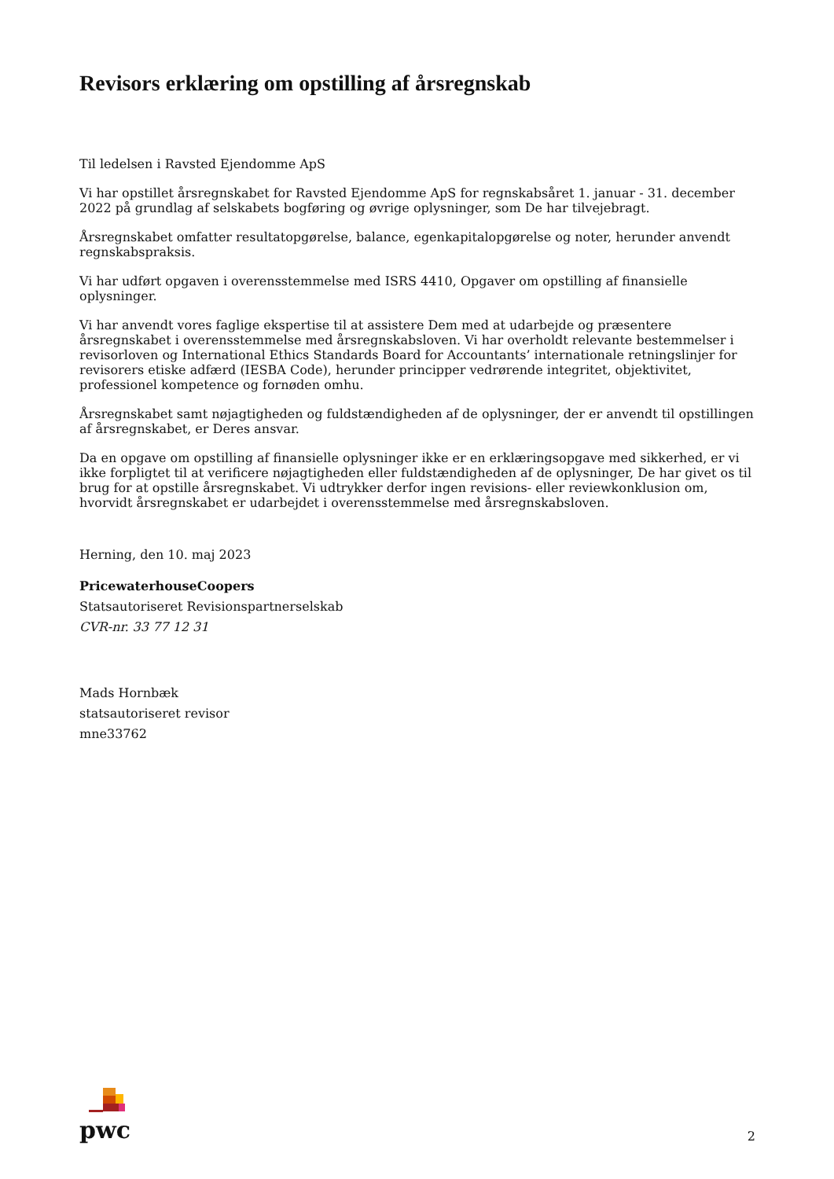Revisors erklæring om opstilling af årsregnskab
Til ledelsen i Ravsted Ejendomme ApS
Vi har opstillet årsregnskabet for Ravsted Ejendomme ApS for regnskabsåret 1. januar - 31. december 2022 på grundlag af selskabets bogføring og øvrige oplysninger, som De har tilvejebragt.
Årsregnskabet omfatter resultatopgørelse, balance, egenkapitalopgørelse og noter, herunder anvendt regnskabspraksis.
Vi har udført opgaven i overensstemmelse med ISRS 4410, Opgaver om opstilling af finansielle oplysninger.
Vi har anvendt vores faglige ekspertise til at assistere Dem med at udarbejde og præsentere årsregnskabet i overensstemmelse med årsregnskabsloven. Vi har overholdt relevante bestemmelser i revisorloven og International Ethics Standards Board for Accountants’ internationale retningslinjer for revisorers etiske adfærd (IESBA Code), herunder principper vedrørende integritet, objektivitet, professionel kompetence og fornøden omhu.
Årsregnskabet samt nøjagtigheden og fuldstændigheden af de oplysninger, der er anvendt til opstillingen af årsregnskabet, er Deres ansvar.
Da en opgave om opstilling af finansielle oplysninger ikke er en erklæringsopgave med sikkerhed, er vi ikke forpligtet til at verificere nøjagtigheden eller fuldstændigheden af de oplysninger, De har givet os til brug for at opstille årsregnskabet. Vi udtrykker derfor ingen revisions- eller reviewkonklusion om, hvorvidt årsregnskabet er udarbejdet i overensstemmelse med årsregnskabsloven.
Herning, den 10. maj 2023
PricewaterhouseCoopers
Statsautoriseret Revisionspartnerselskab
CVR-nr. 33 77 12 31
Mads Hornbæk
statsautoriseret revisor
mne33762
pwc
2